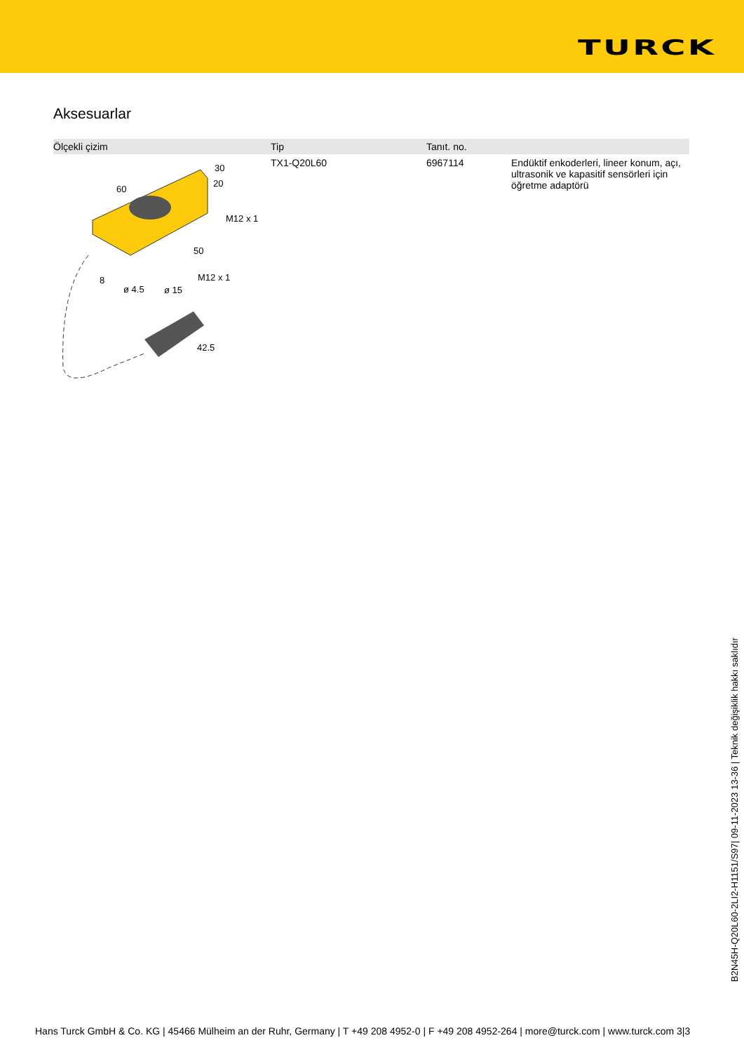TURCK
Aksesuarlar
| Ölçekli çizim | Tip | Tanıt. no. | |
| --- | --- | --- | --- |
| 60 30 20 M12 x 1 50 8 ø 4.5 ø 15 M12 x 1 42.5 | TX1-Q20L60 | 6967114 | Endüktif enkoderleri, lineer konum, açı, ultrasonik ve kapasitif sensörleri için öğretme adaptörü |
B2N45H-Q20L60-2LI2-H1151/S97| 09-11-2023 13-36 | Teknik değişiklik hakkı saklıdır
Hans Turck GmbH & Co. KG | 45466 Mülheim an der Ruhr, Germany | T +49 208 4952-0 | F +49 208 4952-264 | more@turck.com | www.turck.com 3|3